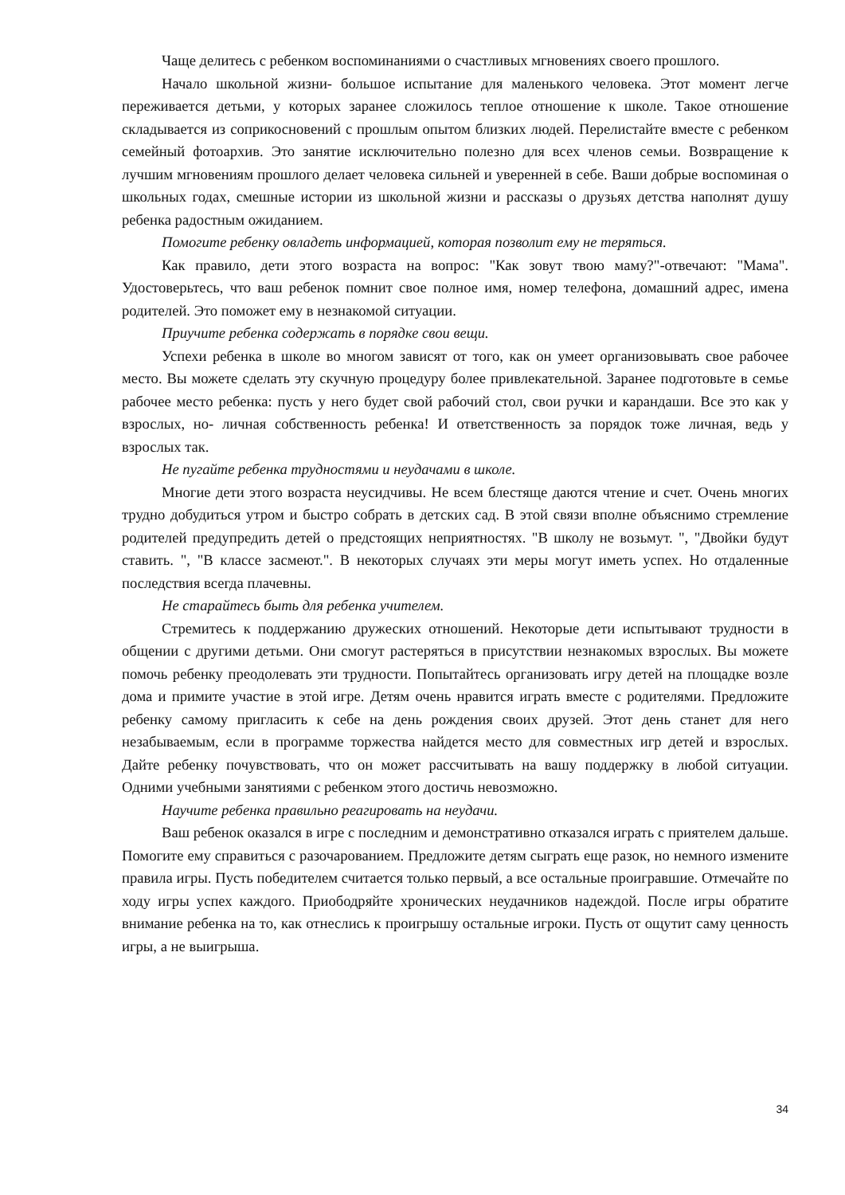Чаще делитесь с ребенком воспоминаниями о счастливых мгновениях своего прошлого.
Начало школьной жизни- большое испытание для маленького человека. Этот момент легче переживается детьми, у которых заранее сложилось теплое отношение к школе. Такое отношение складывается из соприкосновений с прошлым опытом близких людей. Перелистайте вместе с ребенком семейный фотоархив. Это занятие исключительно полезно для всех членов семьи. Возвращение к лучшим мгновениям прошлого делает человека сильней и уверенней в себе. Ваши добрые воспоминая о школьных годах, смешные истории из школьной жизни и рассказы о друзьях детства наполнят душу ребенка радостным ожиданием.
Помогите ребенку овладеть информацией, которая позволит ему не теряться.
Как правило, дети этого возраста на вопрос: "Как зовут твою маму?"-отвечают: "Мама". Удостоверьтесь, что ваш ребенок помнит свое полное имя, номер телефона, домашний адрес, имена родителей. Это поможет ему в незнакомой ситуации.
Приучите ребенка содержать в порядке свои вещи.
Успехи ребенка в школе во многом зависят от того, как он умеет организовывать свое рабочее место. Вы можете сделать эту скучную процедуру более привлекательной. Заранее подготовьте в семье рабочее место ребенка: пусть у него будет свой рабочий стол, свои ручки и карандаши. Все это как у взрослых, но- личная собственность ребенка! И ответственность за порядок тоже личная, ведь у взрослых так.
Не пугайте ребенка трудностями и неудачами в школе.
Многие дети этого возраста неусидчивы. Не всем блестяще даются чтение и счет. Очень многих трудно добудиться утром и быстро собрать в детских сад. В этой связи вполне объяснимо стремление родителей предупредить детей о предстоящих неприятностях. "В школу не возьмут. ", "Двойки будут ставить. ", "В классе засмеют.". В некоторых случаях эти меры могут иметь успех. Но отдаленные последствия всегда плачевны.
Не старайтесь быть для ребенка учителем.
Стремитесь к поддержанию дружеских отношений. Некоторые дети испытывают трудности в общении с другими детьми. Они смогут растеряться в присутствии незнакомых взрослых. Вы можете помочь ребенку преодолевать эти трудности. Попытайтесь организовать игру детей на площадке возле дома и примите участие в этой игре. Детям очень нравится играть вместе с родителями. Предложите ребенку самому пригласить к себе на день рождения своих друзей. Этот день станет для него незабываемым, если в программе торжества найдется место для совместных игр детей и взрослых. Дайте ребенку почувствовать, что он может рассчитывать на вашу поддержку в любой ситуации. Одними учебными занятиями с ребенком этого достичь невозможно.
Научите ребенка правильно реагировать на неудачи.
Ваш ребенок оказался в игре с последним и демонстративно отказался играть с приятелем дальше. Помогите ему справиться с разочарованием. Предложите детям сыграть еще разок, но немного измените правила игры. Пусть победителем считается только первый, а все остальные проигравшие. Отмечайте по ходу игры успех каждого. Приободряйте хронических неудачников надеждой. После игры обратите внимание ребенка на то, как отнеслись к проигрышу остальные игроки. Пусть от ощутит саму ценность игры, а не выигрыша.
34